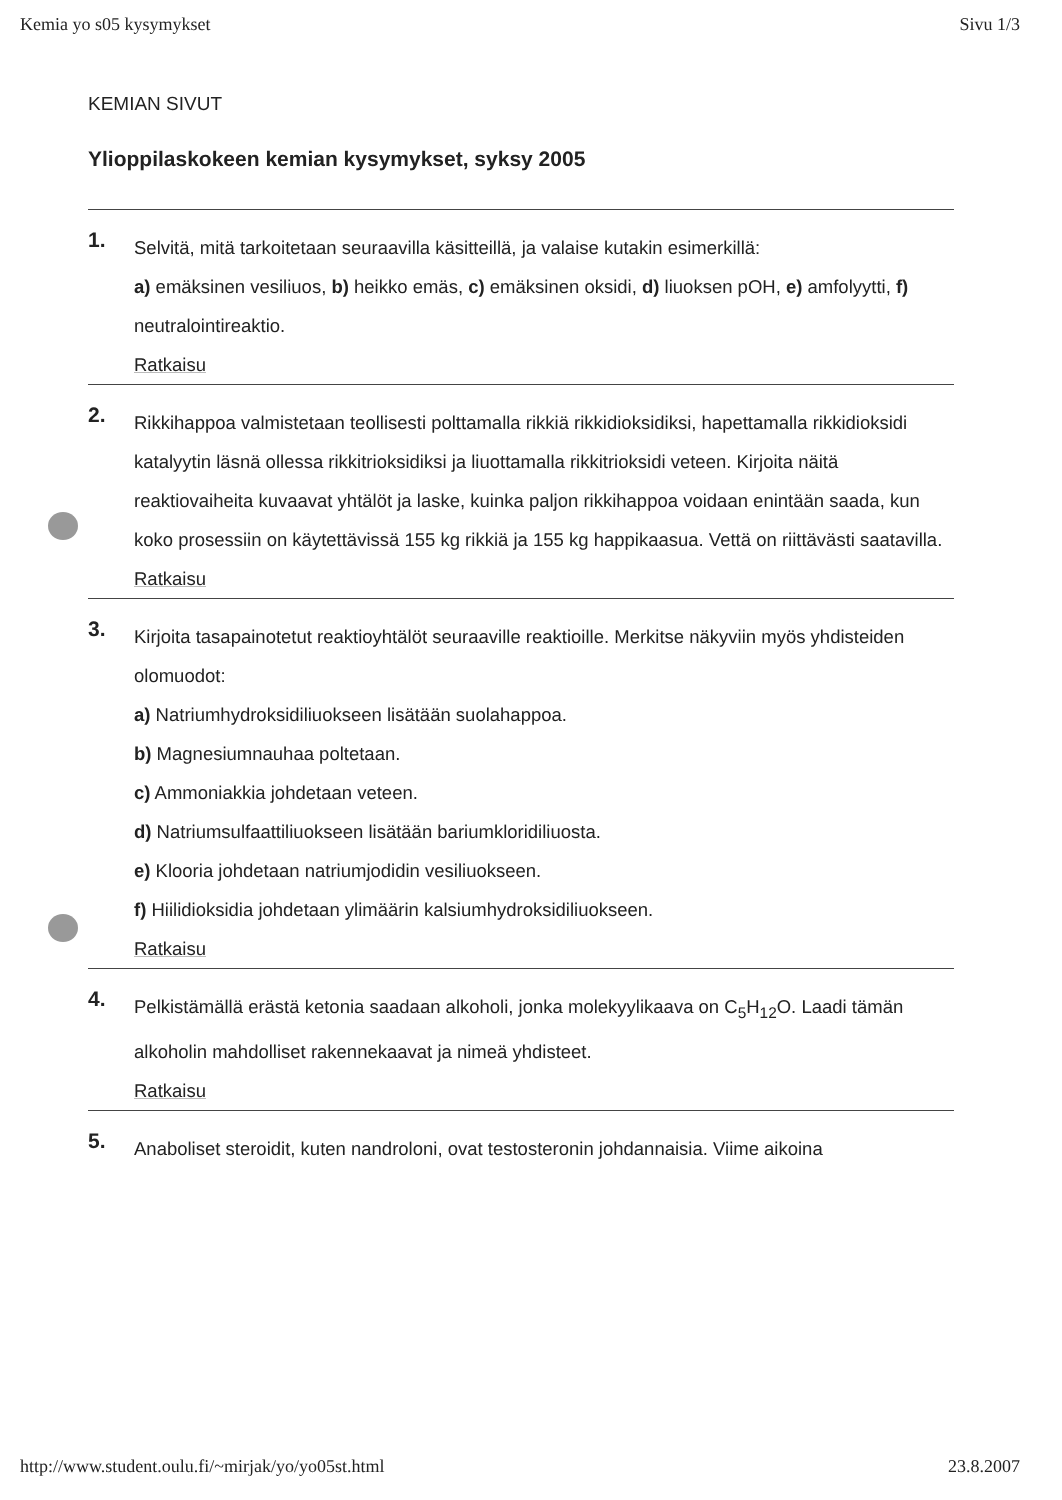Kemia yo s05 kysymykset Sivu 1/3
KEMIAN SIVUT
Ylioppilaskokeen kemian kysymykset, syksy 2005
1.
Selvitä, mitä tarkoitetaan seuraavilla käsitteillä, ja valaise kutakin esimerkillä:
a) emäksinen vesiliuos, b) heikko emäs, c) emäksinen oksidi, d) liuoksen pOH, e) amfolyytti, f) neutralointireaktio.
Ratkaisu
2.
Rikkihappoa valmistetaan teollisesti polttamalla rikkiä rikkidioksidiksi, hapettamalla rikkidioksidi katalyytin läsnä ollessa rikkitrioksidiksi ja liuottamalla rikkitrioksidi veteen. Kirjoita näitä reaktiovaiheita kuvaavat yhtälöt ja laske, kuinka paljon rikkihappoa voidaan enintään saada, kun koko prosessiin on käytettävissä 155 kg rikkiä ja 155 kg happikaasua. Vettä on riittävästi saatavilla.
Ratkaisu
3.
Kirjoita tasapainotetut reaktioyhtälöt seuraaville reaktioille. Merkitse näkyviin myös yhdisteiden olomuodot:
a) Natriumhydroksidiliuokseen lisätään suolahappoa.
b) Magnesiumnauhaa poltetaan.
c) Ammoniakkia johdetaan veteen.
d) Natriumsulfaattiliuokseen lisätään bariumkloridiliuosta.
e) Klooria johdetaan natriumjodidin vesiliuokseen.
f) Hiilidioksidia johdetaan ylimäärin kalsiumhydroksidiliuokseen.
Ratkaisu
4.
Pelkistämällä erästä ketonia saadaan alkoholi, jonka molekyylikaava on C<sub>5</sub>H<sub>12</sub>O. Laadi tämän alkoholin mahdolliset rakennekaavat ja nimeä yhdisteet.
Ratkaisu
5.
Anaboliset steroidit, kuten nandroloni, ovat testosteronin johdannaisia. Viime aikoina
http://www.student.oulu.fi/~mirjak/yo/yo05st.html 23.8.2007